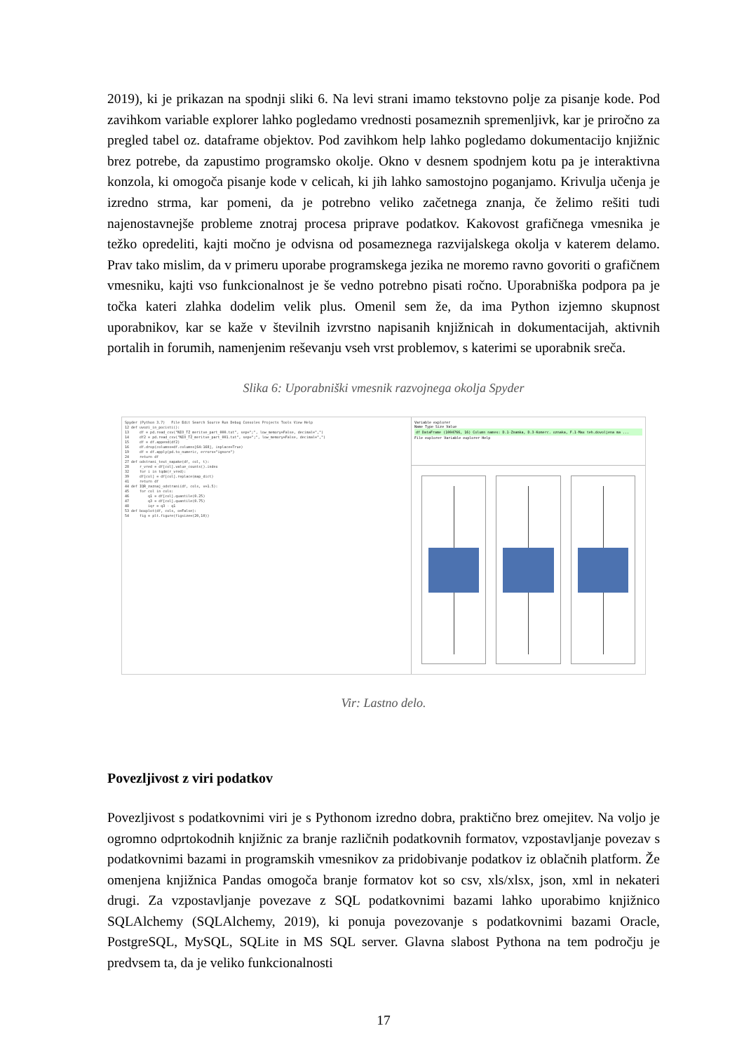2019), ki je prikazan na spodnji sliki 6. Na levi strani imamo tekstovno polje za pisanje kode. Pod zavihkom variable explorer lahko pogledamo vrednosti posameznih spremenljivk, kar je priročno za pregled tabel oz. dataframe objektov. Pod zavihkom help lahko pogledamo dokumentacijo knjižnic brez potrebe, da zapustimo programsko okolje. Okno v desnem spodnjem kotu pa je interaktivna konzola, ki omogoča pisanje kode v celicah, ki jih lahko samostojno poganjamo. Krivulja učenja je izredno strma, kar pomeni, da je potrebno veliko začetnega znanja, če želimo rešiti tudi najenostavnejše probleme znotraj procesa priprave podatkov. Kakovost grafičnega vmesnika je težko opredeliti, kajti močno je odvisna od posameznega razvijalskega okolja v katerem delamo. Prav tako mislim, da v primeru uporabe programskega jezika ne moremo ravno govoriti o grafičnem vmesniku, kajti vso funkcionalnost je še vedno potrebno pisati ročno. Uporabniška podpora pa je točka kateri zlahka dodelim velik plus. Omenil sem že, da ima Python izjemno skupnost uporabnikov, kar se kaže v številnih izvrstno napisanih knjižnicah in dokumentacijah, aktivnih portalih in forumih, namenjenim reševanju vseh vrst problemov, s katerimi se uporabnik sreča.
Slika 6: Uporabniški vmesnik razvojnega okolja Spyder
Spyder (Python 3.7) File Edit Search Source Run Debug Consoles Projects Tools View Help 12 def uvozi_in_pocisti(): 13 df = pd.read_csv("NIO_TZ_meritve_part_000.txt", sep=";", low_memory=False, decimal=",") 14 df2 = pd.read_csv("NIO_TZ_meritve_part_001.txt", sep=";", low_memory=False, decimal=",") 15 df = df.append(df2) 16 df.drop(columns=df.columns[64:168], inplace=True) 19 df = df.apply(pd.to_numeric, errors="ignore") 24 return df 27 def odstrani_text_napake(df, col, t): 28 r_vred = df[col].value_counts().index 32 for i in tqdm(r_vred): 39 df[col] = df[col].replace(map_dict) 41 return df 44 def IQR_zaznaj_odstrani(df, cols, v=1.5): 45 for col in cols: 46 q1 = df[col].quantile(0.25) 47 q3 = df[col].quantile(0.75) 48 iqr = q3 - q1 53 def boxplot(df, cols, o=False): 54 fig = plt.figure(figsize=(20,10))
Variable explorer
Name Type Size Value
df DataFrame (1004766, 16) Column names: D.1-Znamka, D.3-Komerc. oznaka, F.1-Max teh.dovoljena ma ...
File explorer Variable explorer Help
Vir: Lastno delo.
Povezljivost z viri podatkov
Povezljivost s podatkovnimi viri je s Pythonom izredno dobra, praktično brez omejitev. Na voljo je ogromno odprtokodnih knjižnic za branje različnih podatkovnih formatov, vzpostavljanje povezav s podatkovnimi bazami in programskih vmesnikov za pridobivanje podatkov iz oblačnih platform. Že omenjena knjižnica Pandas omogoča branje formatov kot so csv, xls/xlsx, json, xml in nekateri drugi. Za vzpostavljanje povezave z SQL podatkovnimi bazami lahko uporabimo knjižnico SQLAlchemy (SQLAlchemy, 2019), ki ponuja povezovanje s podatkovnimi bazami Oracle, PostgreSQL, MySQL, SQLite in MS SQL server. Glavna slabost Pythona na tem področju je predvsem ta, da je veliko funkcionalnosti
17